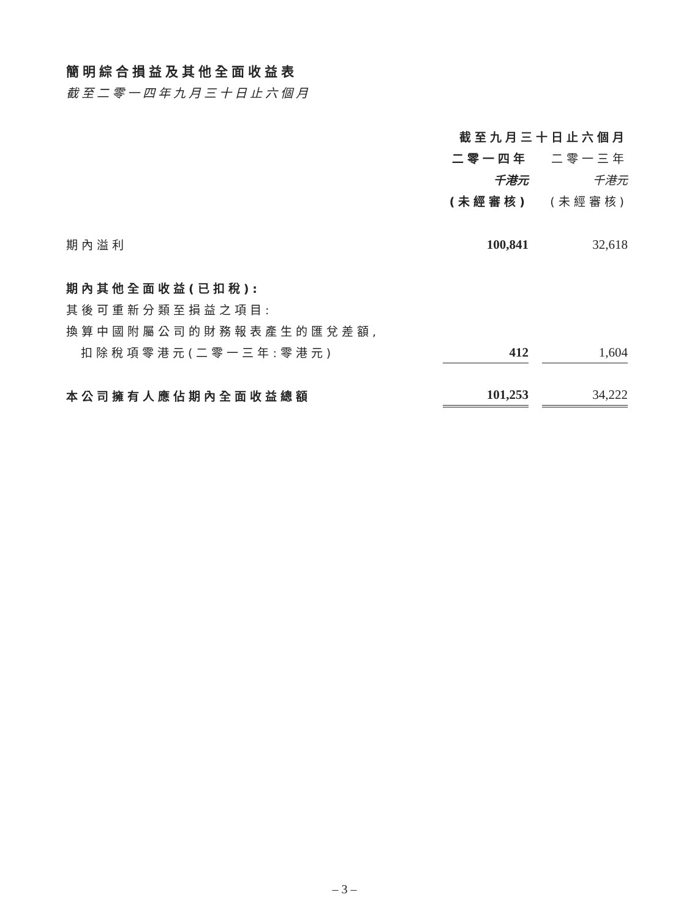簡明綜合損益及其他全面收益表
截至二零一四年九月三十日止六個月
| | 截至九月三十日止六個月 | | |
| | 二零一四年 | | 二零一三年 |
| | 千港元 | | 千港元 |
| | (未經審核) | | (未經審核) |
| 期內溢利 | 100,841 | | 32,618 |
| 期內其他全面收益(已扣稅): | | | |
| 其後可重新分類至損益之項目: | | | |
| 換算中國附屬公司的財務報表產生的匯兌差額, | | | |
| 扣除稅項零港元(二零一三年:零港元) | 412 | | 1,604 |
| 本公司擁有人應佔期內全面收益總額 | 101,253 | | 34,222 |
– 3 –